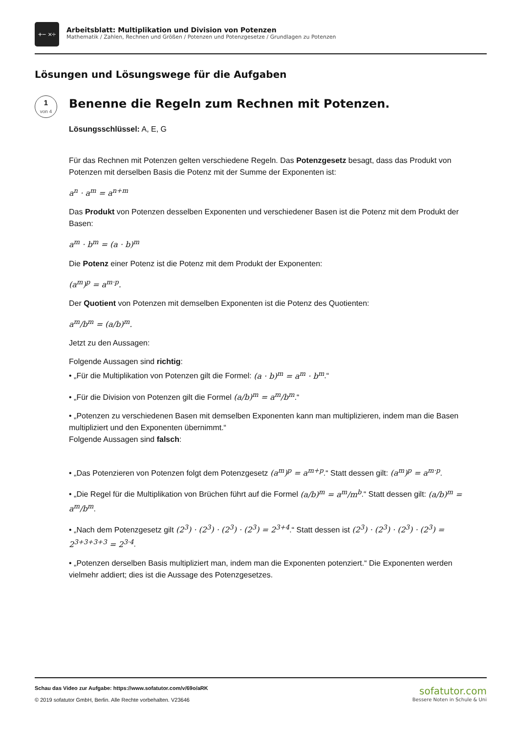+− ×÷
Arbeitsblatt: Multiplikation und Division von Potenzen
Mathematik / Zahlen, Rechnen und Größen / Potenzen und Potenzgesetze / Grundlagen zu Potenzen
Lösungen und Lösungswege für die Aufgaben
1
von 4
Benenne die Regeln zum Rechnen mit Potenzen.
Lösungsschlüssel: A, E, G
Für das Rechnen mit Potenzen gelten verschiedene Regeln. Das Potenzgesetz besagt, dass das Produkt von Potenzen mit derselben Basis die Potenz mit der Summe der Exponenten ist:
a<sup>n</sup> · a<sup>m</sup> = a<sup>n+m</sup>
Das Produkt von Potenzen desselben Exponenten und verschiedener Basen ist die Potenz mit dem Produkt der Basen:
a<sup>m</sup> · b<sup>m</sup> = (a · b)<sup>m</sup>
Die Potenz einer Potenz ist die Potenz mit dem Produkt der Exponenten:
(a<sup>m</sup>)<sup>p</sup> = a<sup>m·p</sup>.
Der Quotient von Potenzen mit demselben Exponenten ist die Potenz des Quotienten:
a<sup>m</sup>/b<sup>m</sup> = (a/b)<sup>m</sup>.
Jetzt zu den Aussagen:
Folgende Aussagen sind richtig:
• „Für die Multiplikation von Potenzen gilt die Formel: (a · b)<sup>m</sup> = a<sup>m</sup> · b<sup>m</sup>.“
• „Für die Division von Potenzen gilt die Formel (a/b)<sup>m</sup> = a<sup>m</sup>/b<sup>m</sup>.“
• „Potenzen zu verschiedenen Basen mit demselben Exponenten kann man multiplizieren, indem man die Basen multipliziert und den Exponenten übernimmt.“
Folgende Aussagen sind falsch:
• „Das Potenzieren von Potenzen folgt dem Potenzgesetz (a<sup>m</sup>)<sup>p</sup> = a<sup>m+p</sup>.“ Statt dessen gilt: (a<sup>m</sup>)<sup>p</sup> = a<sup>m·p</sup>.
• „Die Regel für die Multiplikation von Brüchen führt auf die Formel (a/b)<sup>m</sup> = a<sup>m</sup>/m<sup>b</sup>.“ Statt dessen gilt: (a/b)<sup>m</sup> = a<sup>m</sup>/b<sup>m</sup>.
• „Nach dem Potenzgesetz gilt (2<sup>3</sup>) · (2<sup>3</sup>) · (2<sup>3</sup>) · (2<sup>3</sup>) = 2<sup>3+4</sup>.“ Statt dessen ist (2<sup>3</sup>) · (2<sup>3</sup>) · (2<sup>3</sup>) · (2<sup>3</sup>) = 2<sup>3+3+3+3</sup> = 2<sup>3·4</sup>.
• „Potenzen derselben Basis multipliziert man, indem man die Exponenten potenziert.“ Die Exponenten werden vielmehr addiert; dies ist die Aussage des Potenzgesetzes.
Schau das Video zur Aufgabe: https://www.sofatutor.com/v/69o/aRK
© 2019 sofatutor GmbH, Berlin. Alle Rechte vorbehalten. V23646
sofatutor.com
Bessere Noten in Schule & Uni